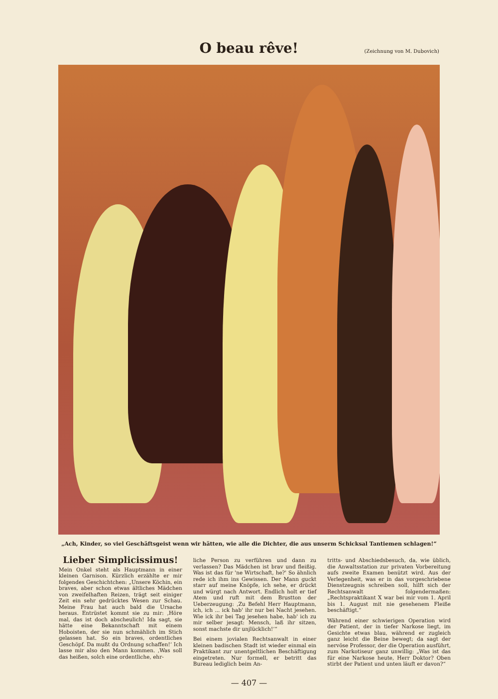O beau rêve!
(Zeichnung von M. Dubovich)
„Ach, Kinder, so viel Geschäftsgeist wenn wir hätten, wie alle die Dichter, die aus unserm Schicksal Tantiemen schlagen!“
Lieber Simplicissimus!
Mein Onkel steht als Hauptmann in einer kleinen Garnison. Kürzlich erzählte er mir folgendes Geschichtchen: „Unsere Köchin, ein braves, aber schon etwas ältliches Mädchen von zweifelhaften Reizen, trägt seit einiger Zeit ein sehr gedrücktes Wesen zur Schau. Meine Frau hat auch bald die Ursache heraus. Entrüstet kommt sie zu mir: ‚Höre mal, das ist doch abscheulich! Ida sagt, sie hätte eine Bekanntschaft mit einem Hoboisten, der sie nun schmählich im Stich gelassen hat. So ein braves, ordentliches Geschöpf. Da mußt du Ordnung schaffen!‘ Ich lasse mir also den Mann kommen. ‚Was soll das heißen, solch eine ordentliche, ehr-
liche Person zu verführen und dann zu verlassen? Das Mädchen ist brav und fleißig. Was ist das für 'ne Wirtschaft, he?' So ähnlich rede ich ihm ins Gewissen. Der Mann guckt starr auf meine Knöpfe, ich sehe, er drückt und würgt nach Antwort. Endlich holt er tief Atem und ruft mit dem Brustton der Ueberzeugung: ‚Zu Befehl Herr Hauptmann, ich, ich ... ick hab' ihr nur bei Nacht jesehen. Wie ick ihr bei Tag jesehen habe, hab' ich zu mir selber jesagt: Mensch, laß ihr sitzen, sonst machste dir unjlücklich!‘“
Bei einem jovialen Rechtsanwalt in einer kleinen badischen Stadt ist wieder einmal ein Praktikant zur unentgeltlichen Beschäftigung eingetreten. Nur formell, er betritt das Bureau lediglich beim An-
tritts- und Abschiedsbesuch, da, wie üblich, die Anwaltsstation zur privaten Vorbereitung aufs zweite Examen benützt wird. Aus der Verlegenheit, was er in das vorgeschriebene Dienstzeugnis schreiben soll, hilft sich der Rechtsanwalt folgendermaßen: „Rechtspraktikant X war bei mir vom 1. April bis 1. August mit nie gesehenem Fleiße beschäftigt.“
Während einer schwierigen Operation wird der Patient, der in tiefer Narkose liegt, im Gesichte etwas blau, während er zugleich ganz leicht die Beine bewegt; da sagt der nervöse Professor, der die Operation ausführt, zum Narkotiseur ganz unwillig: „Was ist das für eine Narkose heute, Herr Doktor? Oben stirbt der Patient und unten läuft er davon?“
— 407 —